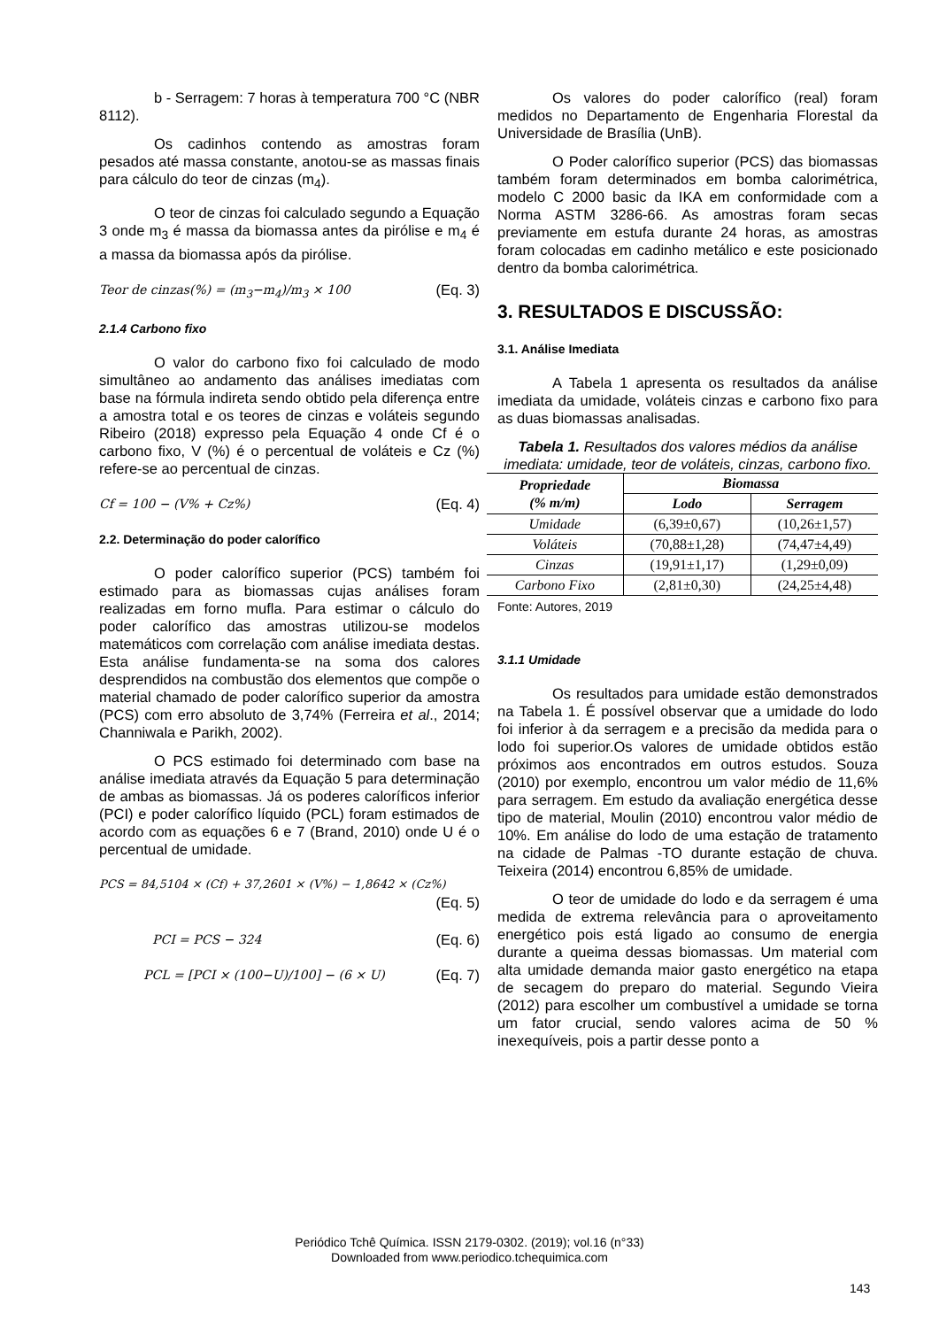b - Serragem: 7 horas à temperatura 700 °C (NBR 8112).
Os cadinhos contendo as amostras foram pesados até massa constante, anotou-se as massas finais para cálculo do teor de cinzas (m<sub>4</sub>).
O teor de cinzas foi calculado segundo a Equação 3 onde m<sub>3</sub> é massa da biomassa antes da pirólise e m<sub>4</sub> é a massa da biomassa após da pirólise.
Teor de cinzas(%) = (m<sub>3</sub>−m<sub>4</sub>)/m<sub>3</sub> × 100 (Eq. 3)
2.1.4 Carbono fixo
O valor do carbono fixo foi calculado de modo simultâneo ao andamento das análises imediatas com base na fórmula indireta sendo obtido pela diferença entre a amostra total e os teores de cinzas e voláteis segundo Ribeiro (2018) expresso pela Equação 4 onde Cf é o carbono fixo, V (%) é o percentual de voláteis e Cz (%) refere-se ao percentual de cinzas.
Cf = 100 − (V% + Cz%) (Eq. 4)
2.2. Determinação do poder calorífico
O poder calorífico superior (PCS) também foi estimado para as biomassas cujas análises foram realizadas em forno mufla. Para estimar o cálculo do poder calorífico das amostras utilizou-se modelos matemáticos com correlação com análise imediata destas. Esta análise fundamenta-se na soma dos calores desprendidos na combustão dos elementos que compõe o material chamado de poder calorífico superior da amostra (PCS) com erro absoluto de 3,74% (Ferreira et al., 2014; Channiwala e Parikh, 2002).
O PCS estimado foi determinado com base na análise imediata através da Equação 5 para determinação de ambas as biomassas. Já os poderes caloríficos inferior (PCI) e poder calorífico líquido (PCL) foram estimados de acordo com as equações 6 e 7 (Brand, 2010) onde U é o percentual de umidade.
PCS = 84,5104 × (Cf) + 37,2601 × (V%) − 1,8642 × (Cz%)
(Eq. 5)
PCI = PCS − 324 (Eq. 6)
PCL = [PCI × (100−U)/100] − (6 × U) (Eq. 7)
Os valores do poder calorífico (real) foram medidos no Departamento de Engenharia Florestal da Universidade de Brasília (UnB).
O Poder calorífico superior (PCS) das biomassas também foram determinados em bomba calorimétrica, modelo C 2000 basic da IKA em conformidade com a Norma ASTM 3286-66. As amostras foram secas previamente em estufa durante 24 horas, as amostras foram colocadas em cadinho metálico e este posicionado dentro da bomba calorimétrica.
3. RESULTADOS E DISCUSSÃO:
3.1. Análise Imediata
A Tabela 1 apresenta os resultados da análise imediata da umidade, voláteis cinzas e carbono fixo para as duas biomassas analisadas.
Tabela 1. Resultados dos valores médios da análise imediata: umidade, teor de voláteis, cinzas, carbono fixo.
| Propriedade (% m/m) | Biomassa | |
| --- | --- | --- |
| | Lodo | Serragem |
| Umidade | (6,39±0,67) | (10,26±1,57) |
| Voláteis | (70,88±1,28) | (74,47±4,49) |
| Cinzas | (19,91±1,17) | (1,29±0,09) |
| Carbono Fixo | (2,81±0,30) | (24,25±4,48) |
Fonte: Autores, 2019
3.1.1 Umidade
Os resultados para umidade estão demonstrados na Tabela 1. É possível observar que a umidade do lodo foi inferior à da serragem e a precisão da medida para o lodo foi superior.Os valores de umidade obtidos estão próximos aos encontrados em outros estudos. Souza (2010) por exemplo, encontrou um valor médio de 11,6% para serragem. Em estudo da avaliação energética desse tipo de material, Moulin (2010) encontrou valor médio de 10%. Em análise do lodo de uma estação de tratamento na cidade de Palmas -TO durante estação de chuva. Teixeira (2014) encontrou 6,85% de umidade.
O teor de umidade do lodo e da serragem é uma medida de extrema relevância para o aproveitamento energético pois está ligado ao consumo de energia durante a queima dessas biomassas. Um material com alta umidade demanda maior gasto energético na etapa de secagem do preparo do material. Segundo Vieira (2012) para escolher um combustível a umidade se torna um fator crucial, sendo valores acima de 50 % inexequíveis, pois a partir desse ponto a
Periódico Tchê Química. ISSN 2179-0302. (2019); vol.16 (n°33)
Downloaded from www.periodico.tchequimica.com
143